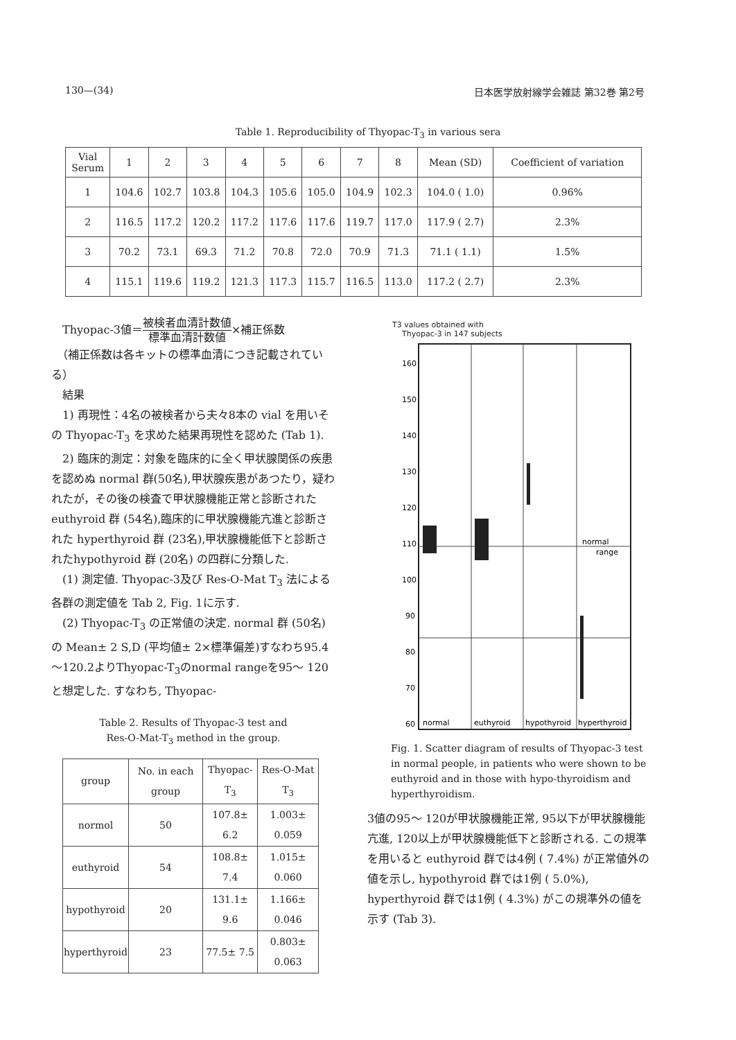130—(34) 日本医学放射線学会雑誌 第32巻 第2号
Table 1. Reproducibility of Thyopac-T<sub>3</sub> in various sera
| Vial Serum | 1 | 2 | 3 | 4 | 5 | 6 | 7 | 8 | Mean (SD) | Coefficient of variation |
| 1 | 104.6 | 102.7 | 103.8 | 104.3 | 105.6 | 105.0 | 104.9 | 102.3 | 104.0 ( 1.0) | 0.96% |
| 2 | 116.5 | 117.2 | 120.2 | 117.2 | 117.6 | 117.6 | 119.7 | 117.0 | 117.9 ( 2.7) | 2.3% |
| 3 | 70.2 | 73.1 | 69.3 | 71.2 | 70.8 | 72.0 | 70.9 | 71.3 | 71.1 ( 1.1) | 1.5% |
| 4 | 115.1 | 119.6 | 119.2 | 121.3 | 117.3 | 115.7 | 116.5 | 113.0 | 117.2 ( 2.7) | 2.3% |
　Thyopac-3値＝被検者血清計数値 標準血清計数値×補正係数
　（補正係数は各キットの標準血清につき記載されている）
　結果
　1) 再現性：4名の被検者から夫々8本の vial を用いその Thyopac-T<sub>3</sub> を求めた結果再現性を認めた (Tab 1).
　2) 臨床的測定：対象を臨床的に全く甲状腺関係の疾患を認めぬ normal 群(50名),甲状腺疾患があつたり，疑われたが，その後の検査で甲状腺機能正常と診断された euthyroid 群 (54名),臨床的に甲状腺機能亢進と診断された hyperthyroid 群 (23名),甲状腺機能低下と診断されたhypothyroid 群 (20名) の四群に分類した.
　(1) 測定値. Thyopac-3及び Res-O-Mat T<sub>3</sub> 法による各群の測定値を Tab 2, Fig. 1に示す.
　(2) Thyopac-T<sub>3</sub> の正常値の決定. normal 群 (50名) の Mean± 2 S,D (平均値± 2×標準偏差)すなわち95.4～120.2よりThyopac-T<sub>3</sub>のnormal rangeを95～ 120と想定した. すなわち, Thyopac-
Table 2. Results of Thyopac-3 test and
Res-O-Mat-T<sub>3</sub> method in the group.
| group | No. in each group | Thyopac-T<sub>3</sub> | Res-O-Mat T<sub>3</sub> |
| normol | 50 | 107.8± 6.2 | 1.003± 0.059 |
| euthyroid | 54 | 108.8± 7.4 | 1.015± 0.060 |
| hypothyroid | 20 | 131.1± 9.6 | 1.166± 0.046 |
| hyperthyroid | 23 | 77.5± 7.5 | 0.803± 0.063 |
T3 values obtained with
Thyopac-3 in 147 subjects
160
150
140
130
120
110
100
90
80
70
60
normal
euthyroid
hypothyroid
hyperthyroid
normal
range
Fig. 1. Scatter diagram of results of Thyopac-3 test in normal people, in patients who were shown to be euthyroid and in those with hypo-thyroidism and hyperthyroidism.
3値の95～ 120が甲状腺機能正常, 95以下が甲状腺機能亢進, 120以上が甲状腺機能低下と診断される. この規準を用いると euthyroid 群では4例 ( 7.4%) が正常値外の値を示し, hypothyroid 群では1例 ( 5.0%), hyperthyroid 群では1例 ( 4.3%) がこの規準外の値を示す (Tab 3).